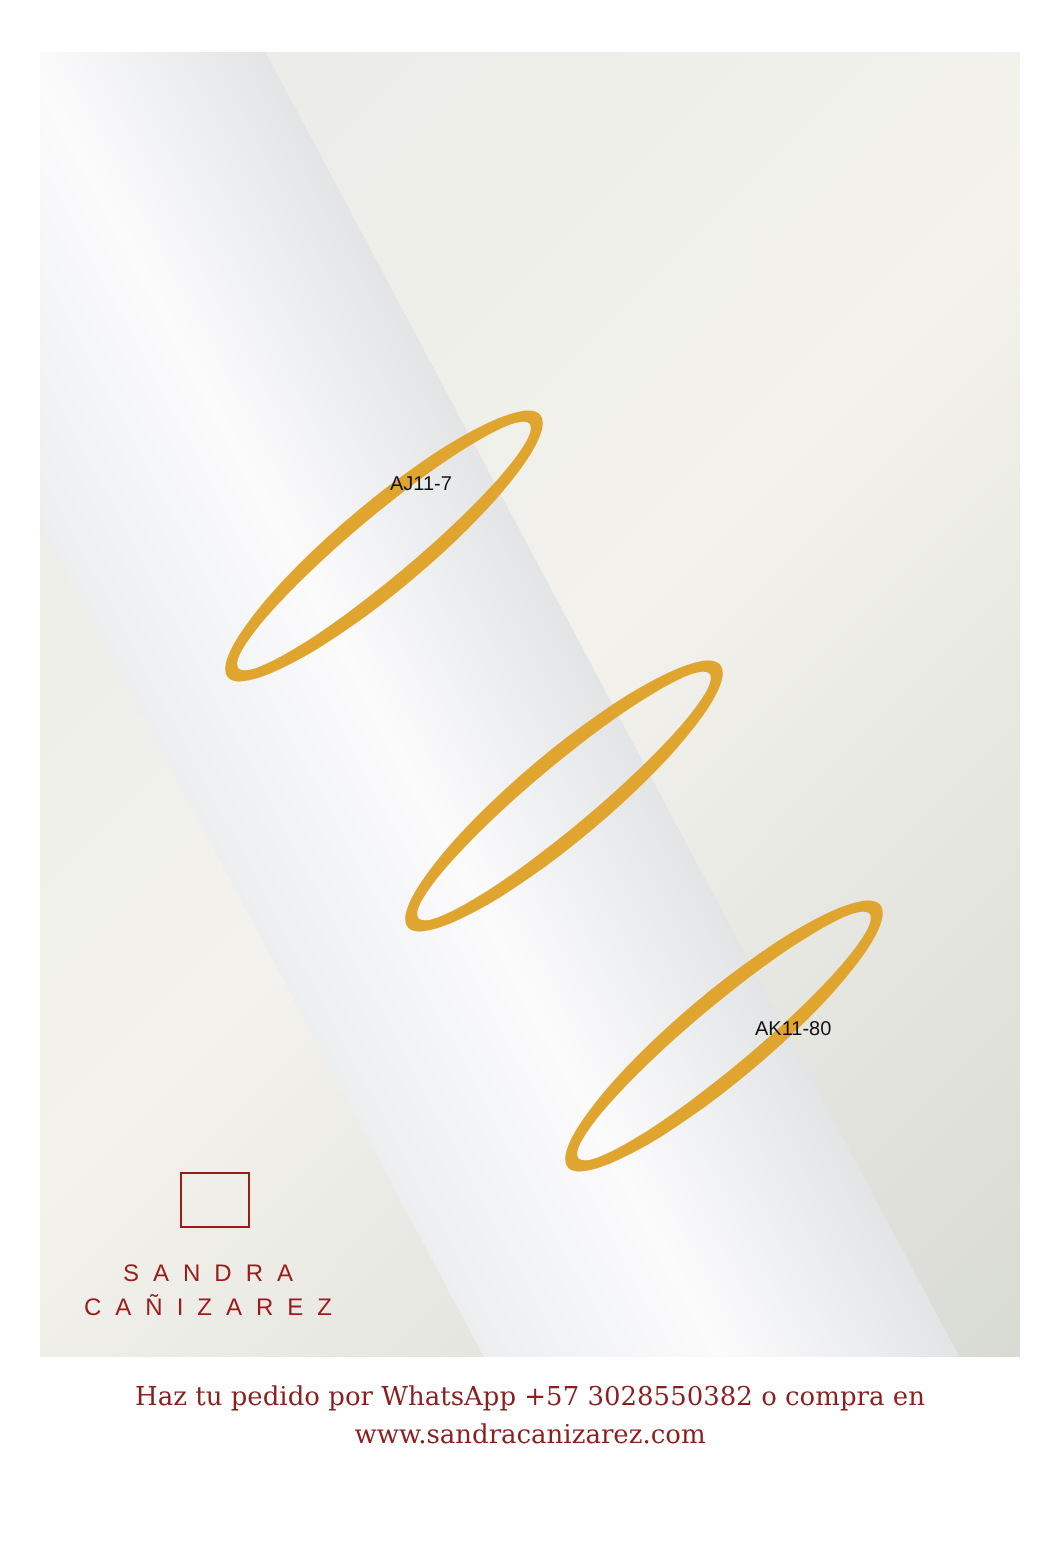AJ11-7
AK11-80
SANDRA
CAÑIZAREZ
Haz tu pedido por WhatsApp +57 3028550382 o compra en
www.sandracanizarez.com